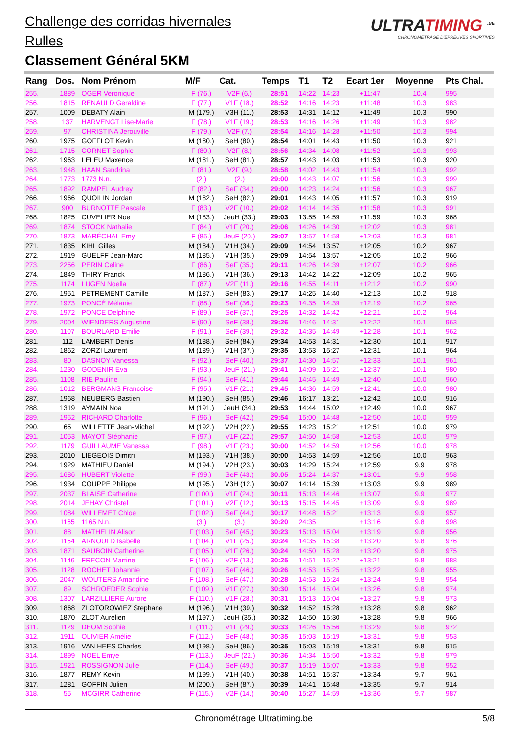Challenge des corridas hivernales
Rulles
Classement Général 5KM
ULTRATIMING <sup>.BE</sup>
CHRONOMÉTRAGE D'ÉPREUVES SPORTIVES
| Rang | Dos. | Nom Prénom | M/F | Cat. | Temps | T1 | T2 | Ecart 1er | Moyenne | Pts Chal. |
| --- | --- | --- | --- | --- | --- | --- | --- | --- | --- | --- |
| 255. | 1889 | OGER Veronique | F (76.) | V2F (6.) | 28:51 | 14:22 | 14:23 | +11:47 | 10.4 | 995 |
| 256. | 1815 | RENAULD Geraldine | F (77.) | V1F (18.) | 28:52 | 14:16 | 14:23 | +11:48 | 10.3 | 983 |
| 257. | 1009 | DEBATY Alain | M (179.) | V3H (11.) | 28:53 | 14:31 | 14:12 | +11:49 | 10.3 | 990 |
| 258. | 137 | HARVENGT Lise-Marie | F (78.) | V1F (19.) | 28:53 | 14:16 | 14:26 | +11:49 | 10.3 | 982 |
| 259. | 97 | CHRISTINA Jerouville | F (79.) | V2F (7.) | 28:54 | 14:16 | 14:28 | +11:50 | 10.3 | 994 |
| 260. | 1975 | GOFFLOT Kevin | M (180.) | SeH (80.) | 28:54 | 14:01 | 14:43 | +11:50 | 10.3 | 921 |
| 261. | 1715 | CORNET Sophie | F (80.) | V2F (8.) | 28:56 | 14:34 | 14:08 | +11:52 | 10.3 | 993 |
| 262. | 1963 | LELEU Maxence | M (181.) | SeH (81.) | 28:57 | 14:43 | 14:03 | +11:53 | 10.3 | 920 |
| 263. | 1948 | HAAN Sandrina | F (81.) | V2F (9.) | 28:58 | 14:02 | 14:43 | +11:54 | 10.3 | 992 |
| 264. | 1773 | 1773 N.n. | (2.) | (2.) | 29:00 | 14:43 | 14:07 | +11:56 | 10.3 | 999 |
| 265. | 1892 | RAMPEL Audrey | F (82.) | SeF (34.) | 29:00 | 14:23 | 14:24 | +11:56 | 10.3 | 967 |
| 266. | 1966 | QUOILIN Jordan | M (182.) | SeH (82.) | 29:01 | 14:43 | 14:05 | +11:57 | 10.3 | 919 |
| 267. | 900 | BURNOTTE Pascale | F (83.) | V2F (10.) | 29:02 | 14:14 | 14:35 | +11:58 | 10.3 | 991 |
| 268. | 1825 | CUVELIER Noe | M (183.) | JeuH (33.) | 29:03 | 13:55 | 14:59 | +11:59 | 10.3 | 968 |
| 269. | 1874 | STOCK Nathalie | F (84.) | V1F (20.) | 29:06 | 14:26 | 14:30 | +12:02 | 10.3 | 981 |
| 270. | 1873 | MARÉCHAL Emy | F (85.) | JeuF (20.) | 29:07 | 13:57 | 14:58 | +12:03 | 10.3 | 981 |
| 271. | 1835 | KIHL Gilles | M (184.) | V1H (34.) | 29:09 | 14:54 | 13:57 | +12:05 | 10.2 | 967 |
| 272. | 1919 | GUELFF Jean-Marc | M (185.) | V1H (35.) | 29:09 | 14:54 | 13:57 | +12:05 | 10.2 | 966 |
| 273. | 2256 | PERIN Celine | F (86.) | SeF (35.) | 29:11 | 14:26 | 14:39 | +12:07 | 10.2 | 966 |
| 274. | 1849 | THIRY Franck | M (186.) | V1H (36.) | 29:13 | 14:42 | 14:22 | +12:09 | 10.2 | 965 |
| 275. | 1174 | LUGEN Noella | F (87.) | V2F (11.) | 29:16 | 14:55 | 14:11 | +12:12 | 10.2 | 990 |
| 276. | 1951 | PETREMENT Camille | M (187.) | SeH (83.) | 29:17 | 14:25 | 14:40 | +12:13 | 10.2 | 918 |
| 277. | 1973 | PONCÉ Mélanie | F (88.) | SeF (36.) | 29:23 | 14:35 | 14:39 | +12:19 | 10.2 | 965 |
| 278. | 1972 | PONCE Delphine | F (89.) | SeF (37.) | 29:25 | 14:32 | 14:42 | +12:21 | 10.2 | 964 |
| 279. | 2004 | WIENDERS Augustine | F (90.) | SeF (38.) | 29:26 | 14:46 | 14:31 | +12:22 | 10.1 | 963 |
| 280. | 1107 | BOURLARD Emilie | F (91.) | SeF (39.) | 29:32 | 14:35 | 14:49 | +12:28 | 10.1 | 962 |
| 281. | 112 | LAMBERT Denis | M (188.) | SeH (84.) | 29:34 | 14:53 | 14:31 | +12:30 | 10.1 | 917 |
| 282. | 1862 | ZORZI Laurent | M (189.) | V1H (37.) | 29:35 | 13:53 | 15:27 | +12:31 | 10.1 | 964 |
| 283. | 80 | DASNOY Vanessa | F (92.) | SeF (40.) | 29:37 | 14:30 | 14:57 | +12:33 | 10.1 | 961 |
| 284. | 1230 | GODENIR Eva | F (93.) | JeuF (21.) | 29:41 | 14:09 | 15:21 | +12:37 | 10.1 | 980 |
| 285. | 1108 | RIE Pauline | F (94.) | SeF (41.) | 29:44 | 14:45 | 14:49 | +12:40 | 10.0 | 960 |
| 286. | 1012 | BERGMANS Francoise | F (95.) | V1F (21.) | 29:45 | 14:36 | 14:59 | +12:41 | 10.0 | 980 |
| 287. | 1968 | NEUBERG Bastien | M (190.) | SeH (85.) | 29:46 | 16:17 | 13:21 | +12:42 | 10.0 | 916 |
| 288. | 1319 | AYMAIN Noa | M (191.) | JeuH (34.) | 29:53 | 14:44 | 15:02 | +12:49 | 10.0 | 967 |
| 289. | 1952 | RICHARD Charlotte | F (96.) | SeF (42.) | 29:54 | 15:00 | 14:48 | +12:50 | 10.0 | 959 |
| 290. | 65 | WILLETTE Jean-Michel | M (192.) | V2H (22.) | 29:55 | 14:23 | 15:21 | +12:51 | 10.0 | 979 |
| 291. | 1053 | MAYOT Stéphanie | F (97.) | V1F (22.) | 29:57 | 14:50 | 14:58 | +12:53 | 10.0 | 979 |
| 292. | 1179 | GUILLAUME Vanessa | F (98.) | V1F (23.) | 30:00 | 14:52 | 14:59 | +12:56 | 10.0 | 978 |
| 293. | 2010 | LIEGEOIS Dimitri | M (193.) | V1H (38.) | 30:00 | 14:53 | 14:59 | +12:56 | 10.0 | 963 |
| 294. | 1929 | MATHIEU Daniel | M (194.) | V2H (23.) | 30:03 | 14:29 | 15:24 | +12:59 | 9.9 | 978 |
| 295. | 1686 | HUBERT Violette | F (99.) | SeF (43.) | 30:05 | 15:24 | 14:37 | +13:01 | 9.9 | 958 |
| 296. | 1934 | COUPPE Philippe | M (195.) | V3H (12.) | 30:07 | 14:14 | 15:39 | +13:03 | 9.9 | 989 |
| 297. | 2037 | BLAISE Catherine | F (100.) | V1F (24.) | 30:11 | 15:13 | 14:46 | +13:07 | 9.9 | 977 |
| 298. | 2014 | JEHAY Christel | F (101.) | V2F (12.) | 30:13 | 15:15 | 14:45 | +13:09 | 9.9 | 989 |
| 299. | 1084 | WILLEMET Chloe | F (102.) | SeF (44.) | 30:17 | 14:48 | 15:21 | +13:13 | 9.9 | 957 |
| 300. | 1165 | 1165 N.n. | (3.) | (3.) | 30:20 | 24:35 | | +13:16 | 9.8 | 998 |
| 301. | 88 | MATHELIN Alison | F (103.) | SeF (45.) | 30:23 | 15:13 | 15:04 | +13:19 | 9.8 | 956 |
| 302. | 1154 | ARNOULD Isabelle | F (104.) | V1F (25.) | 30:24 | 14:35 | 15:38 | +13:20 | 9.8 | 976 |
| 303. | 1871 | SAUBOIN Catherine | F (105.) | V1F (26.) | 30:24 | 14:50 | 15:28 | +13:20 | 9.8 | 975 |
| 304. | 1146 | FRECON Martine | F (106.) | V2F (13.) | 30:25 | 14:51 | 15:22 | +13:21 | 9.8 | 988 |
| 305. | 1128 | ROCHET Johannie | F (107.) | SeF (46.) | 30:26 | 14:53 | 15:25 | +13:22 | 9.8 | 955 |
| 306. | 2047 | WOUTERS Amandine | F (108.) | SeF (47.) | 30:28 | 14:53 | 15:24 | +13:24 | 9.8 | 954 |
| 307. | 89 | SCHROEDER Sophie | F (109.) | V1F (27.) | 30:30 | 15:14 | 15:04 | +13:26 | 9.8 | 974 |
| 308. | 1307 | LARZILLIERE Aurore | F (110.) | V1F (28.) | 30:31 | 15:13 | 15:04 | +13:27 | 9.8 | 973 |
| 309. | 1868 | ZLOTOROWIEZ Stephane | M (196.) | V1H (39.) | 30:32 | 14:52 | 15:28 | +13:28 | 9.8 | 962 |
| 310. | 1870 | ZLOT Aurelien | M (197.) | JeuH (35.) | 30:32 | 14:50 | 15:30 | +13:28 | 9.8 | 966 |
| 311. | 1129 | DEOM Sophie | F (111.) | V1F (29.) | 30:33 | 14:26 | 15:56 | +13:29 | 9.8 | 972 |
| 312. | 1911 | OLIVIER Amélie | F (112.) | SeF (48.) | 30:35 | 15:03 | 15:19 | +13:31 | 9.8 | 953 |
| 313. | 1916 | VAN HEES Charles | M (198.) | SeH (86.) | 30:35 | 15:03 | 15:19 | +13:31 | 9.8 | 915 |
| 314. | 1899 | NOEL Emye | F (113.) | JeuF (22.) | 30:36 | 14:34 | 15:50 | +13:32 | 9.8 | 979 |
| 315. | 1921 | ROSSIGNON Julie | F (114.) | SeF (49.) | 30:37 | 15:19 | 15:07 | +13:33 | 9.8 | 952 |
| 316. | 1877 | REMY Kevin | M (199.) | V1H (40.) | 30:38 | 14:51 | 15:37 | +13:34 | 9.7 | 961 |
| 317. | 1281 | GOFFIN Julien | M (200.) | SeH (87.) | 30:39 | 14:41 | 15:48 | +13:35 | 9.7 | 914 |
| 318. | 55 | MCGIRR Catherine | F (115.) | V2F (14.) | 30:40 | 15:27 | 14:59 | +13:36 | 9.7 | 987 |
Chronométrage Ultratiming.be 5/8